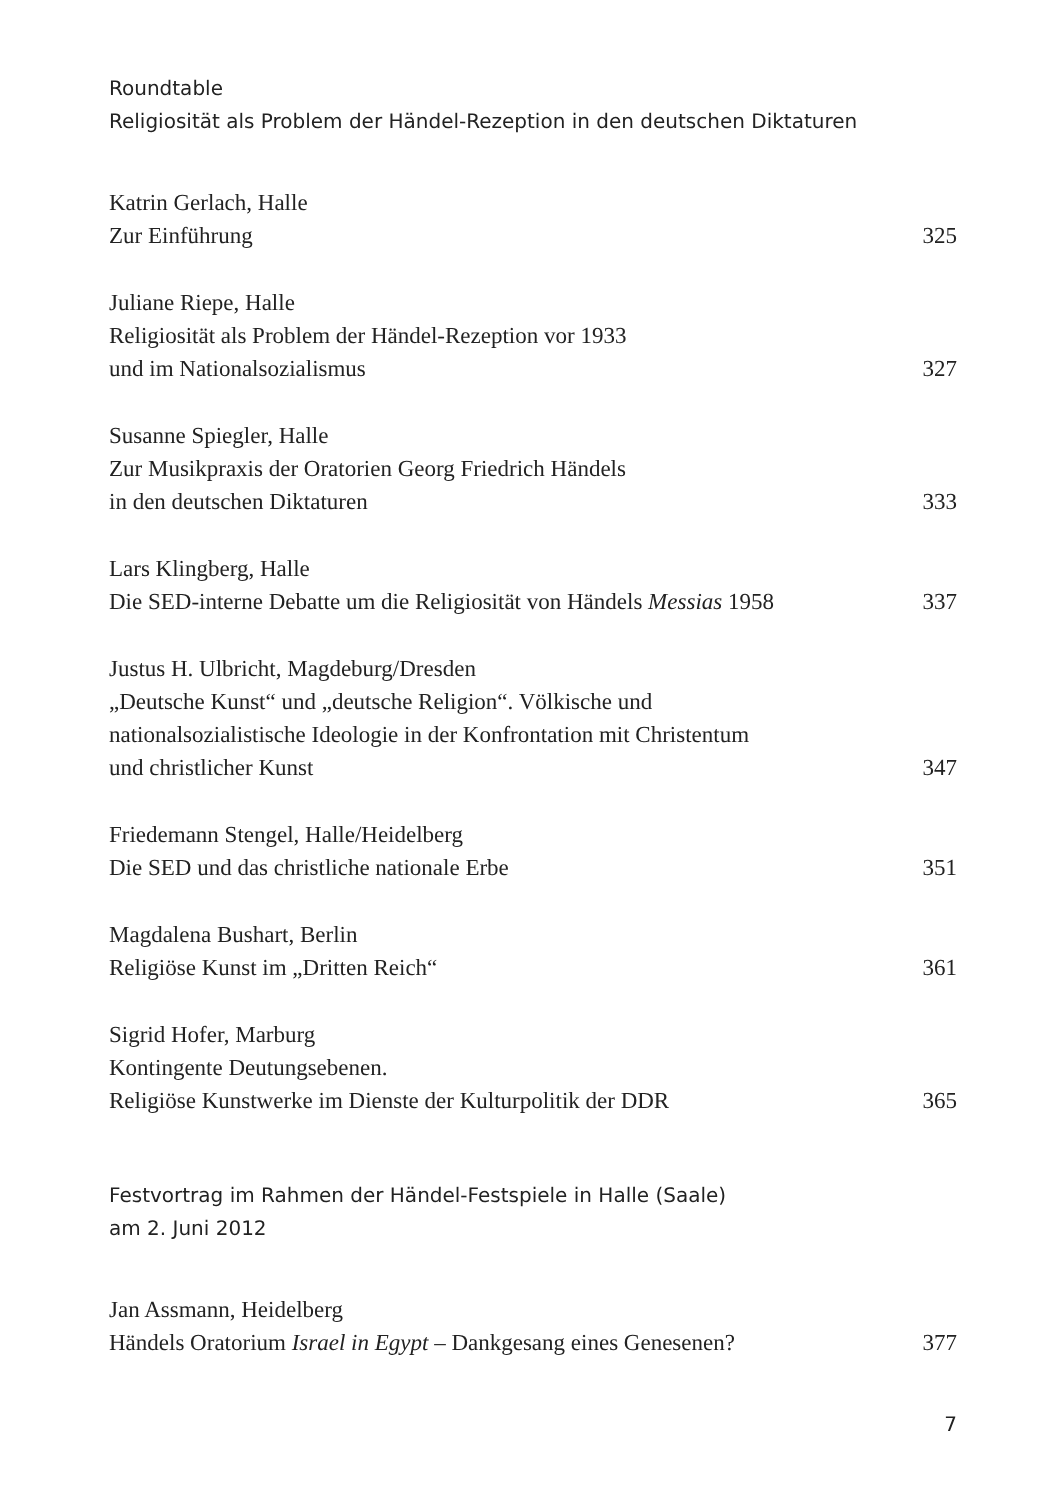Roundtable
Religiosität als Problem der Händel-Rezeption in den deutschen Diktaturen
Katrin Gerlach, Halle
Zur Einführung 325
Juliane Riepe, Halle
Religiosität als Problem der Händel-Rezeption vor 1933
und im Nationalsozialismus 327
Susanne Spiegler, Halle
Zur Musikpraxis der Oratorien Georg Friedrich Händels
in den deutschen Diktaturen 333
Lars Klingberg, Halle
Die SED-interne Debatte um die Religiosität von Händels Messias 1958 337
Justus H. Ulbricht, Magdeburg/Dresden
„Deutsche Kunst“ und „deutsche Religion“. Völkische und
nationalsozialistische Ideologie in der Konfrontation mit Christentum
und christlicher Kunst 347
Friedemann Stengel, Halle/Heidelberg
Die SED und das christliche nationale Erbe 351
Magdalena Bushart, Berlin
Religiöse Kunst im „Dritten Reich“361
Sigrid Hofer, Marburg
Kontingente Deutungsebenen.
Religiöse Kunstwerke im Dienste der Kulturpolitik der DDR 365
Festvortrag im Rahmen der Händel-Festspiele in Halle (Saale)
am 2. Juni 2012
Jan Assmann, Heidelberg
Händels Oratorium Israel in Egypt – Dankgesang eines Genesenen? 377
7